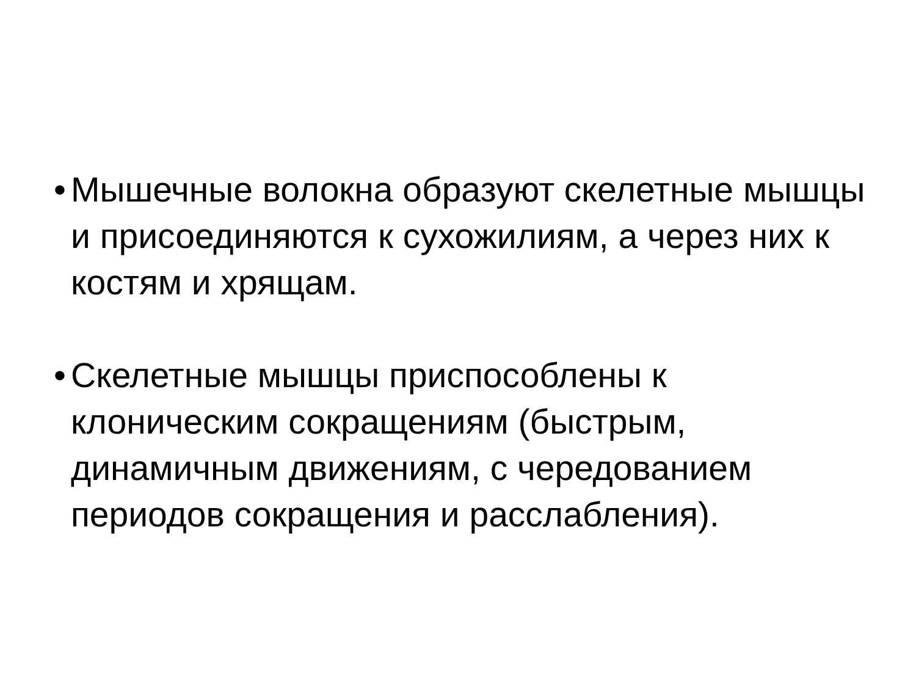• Мышечные волокна образуют скелетные мышцы и присоединяются к сухожилиям, а через них к костям и хрящам.
• Скелетные мышцы приспособлены к клоническим сокращениям (быстрым, динамичным движениям, с чередованием периодов сокращения и расслабления).